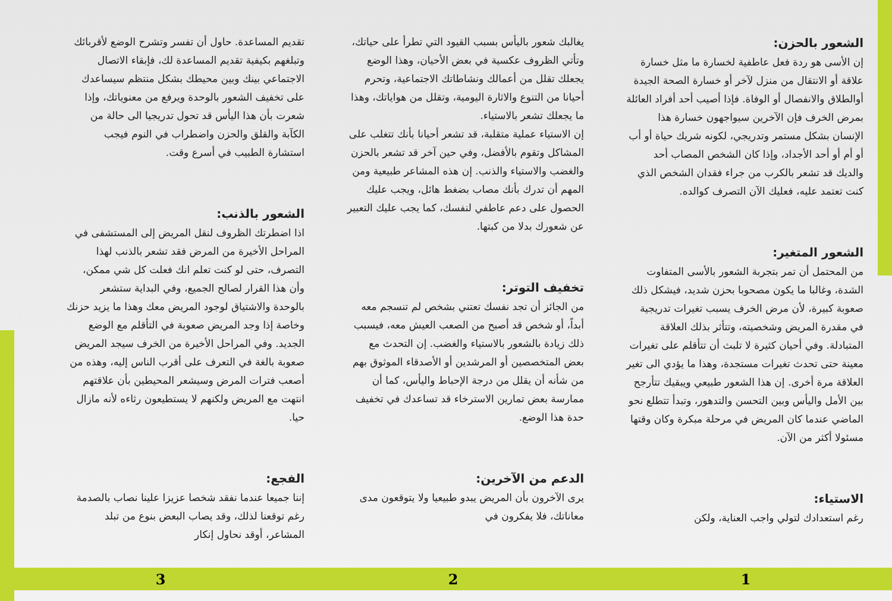الشعور بالحزن:
إن الأسى هو ردة فعل عاطفية لخسارة ما مثل خسارة علاقة أو الانتقال من منزل لآخر أو خسارة الصحة الجيدة أوالطلاق والانفصال أو الوفاة. فإذا أصيب أحد أفراد العائلة بمرض الخرف فإن الآخرين سيواجهون خسارة هذا الإنسان بشكل مستمر وتدريجي، لكونه شريك حياة أو أب أو أم أو أحد الأجداد، وإذا كان الشخص المصاب أحد والديك قد تشعر بالكرب من جراء فقدان الشخص الذي كنت تعتمد عليه، فعليك الآن التصرف كوالده.
الشعور المتغير:
من المحتمل أن تمر بتجربة الشعور بالأسى المتفاوت الشدة، وغالبا ما يكون مصحوبا بحزن شديد، فيشكل ذلك صعوبة كبيرة، لأن مرض الخرف يسبب تغيرات تدريجية في مقدرة المريض وشخصيته، وتتأثر بذلك العلاقة المتبادلة. وفي أحيان كثيرة لا تلبث أن تتأقلم على تغيرات معينة حتى تحدث تغيرات مستجدة، وهذا ما يؤدي الى تغير العلاقة مرة أخرى. إن هذا الشعور طبيعي ويبقيك تتأرجح بين الأمل واليأس وبين التحسن والتدهور، وتبدأ تتطلع نحو الماضي عندما كان المريض في مرحلة مبكرة وكان وقتها مسئولا أكثر من الآن.
الاستياء:
رغم استعدادك لتولي واجب العناية، ولكن
يغالبك شعور باليأس بسبب القيود التي تطرأ على حياتك، وتأتي الظروف عكسية في بعض الأحيان، وهذا الوضع يجعلك تقلل من أعمالك ونشاطاتك الاجتماعية، وتحرم أحيانا من التنوع والاثارة اليومية، وتقلل من هواياتك، وهذا ما يجعلك تشعر بالاستياء.
إن الاستياء عملية متقلبة، قد تشعر أحيانا بأنك تتغلب على المشاكل وتقوم بالأفضل، وفي حين آخر قد تشعر بالحزن والغضب والاستياء والذنب. إن هذه المشاعر طبيعية ومن المهم أن تدرك بأنك مصاب بضغط هائل، ويجب عليك الحصول على دعم عاطفي لنفسك، كما يجب عليك التعبير عن شعورك بدلا من كبتها.
تخفيف التوتر:
من الجائز أن تجد نفسك تعتني بشخص لم تنسجم معه أبداً، أو شخص قد أصبح من الصعب العيش معه، فيسبب ذلك زيادة بالشعور بالاستياء والغضب. إن التحدث مع بعض المتخصصين أو المرشدين أو الأصدقاء الموثوق بهم من شأنه أن يقلل من درجة الإحباط واليأس، كما أن ممارسة بعض تمارين الاسترخاء قد تساعدك في تخفيف حدة هذا الوضع.
الدعم من الآخرين:
يرى الآخرون بأن المريض يبدو طبيعيا ولا يتوقعون مدى معاناتك، فلا يفكرون في
تقديم المساعدة. حاول أن تفسر وتشرح الوضع لأقربائك وتبلغهم بكيفية تقديم المساعدة لك، فإبقاء الاتصال الاجتماعي بينك وبين محيطك بشكل منتظم سيساعدك على تخفيف الشعور بالوحدة ويرفع من معنوياتك، وإذا شعرت بأن هذا اليأس قد تحول تدريجيا الى حالة من الكآبة والقلق والحزن واضطراب في النوم فيجب استشارة الطبيب في أسرع وقت.
الشعور بالذنب:
اذا اضطرتك الظروف لنقل المريض إلى المستشفى في المراحل الأخيرة من المرض فقد تشعر بالذنب لهذا التصرف، حتى لو كنت تعلم انك فعلت كل شي ممكن، وأن هذا القرار لصالح الجميع، وفي البداية ستشعر بالوحدة والاشتياق لوجود المريض معك وهذا ما يزيد حزنك وخاصة إذا وجد المريض صعوبة في التأقلم مع الوضع الجديد. وفي المراحل الأخيرة من الخرف سيجد المريض صعوبة بالغة في التعرف على أقرب الناس إليه، وهذه من أصعب فترات المرض وسيشعر المحيطين بأن علاقتهم انتهت مع المريض ولكنهم لا يستطيعون رثاءه لأنه مازال حيا.
الفجع:
إننا جميعا عندما نفقد شخصا عزيزا علينا نصاب بالصدمة رغم توقعنا لذلك، وقد يصاب البعض بنوع من تبلد المشاعر، أوقد نحاول إنكار
1 2 3